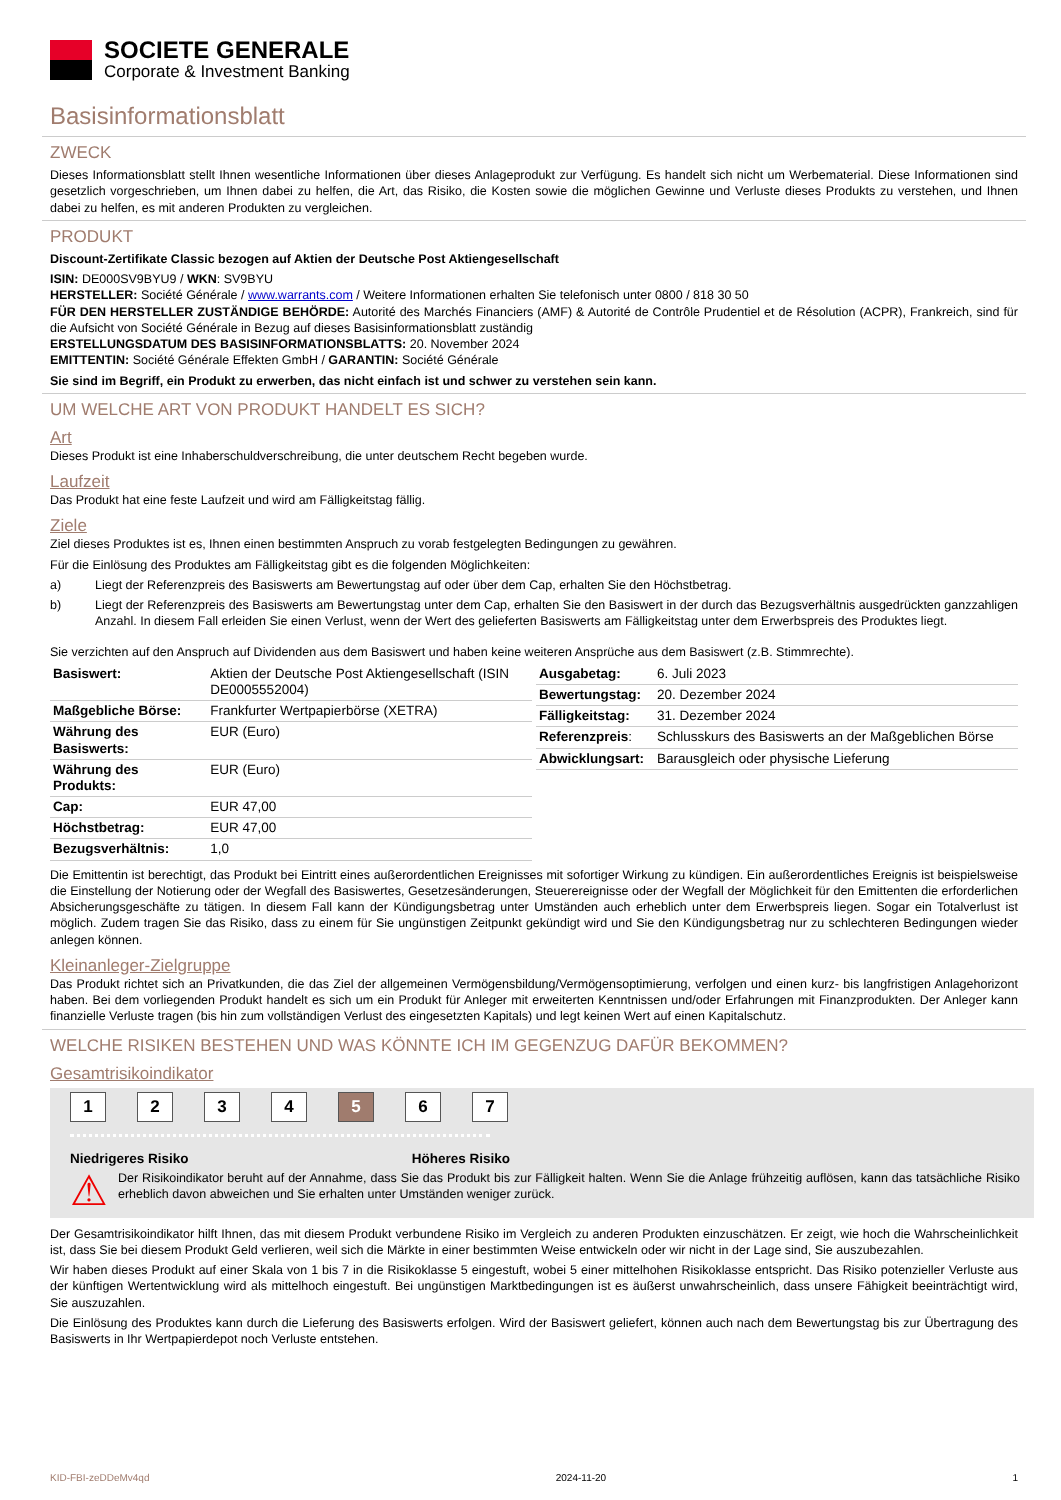SOCIETE GENERALE
Corporate & Investment Banking
Basisinformationsblatt
ZWECK
Dieses Informationsblatt stellt Ihnen wesentliche Informationen über dieses Anlageprodukt zur Verfügung. Es handelt sich nicht um Werbematerial. Diese Informationen sind gesetzlich vorgeschrieben, um Ihnen dabei zu helfen, die Art, das Risiko, die Kosten sowie die möglichen Gewinne und Verluste dieses Produkts zu verstehen, und Ihnen dabei zu helfen, es mit anderen Produkten zu vergleichen.
PRODUKT
Discount-Zertifikate Classic bezogen auf Aktien der Deutsche Post Aktiengesellschaft
ISIN: DE000SV9BYU9 / WKN: SV9BYU
HERSTELLER: Société Générale / www.warrants.com / Weitere Informationen erhalten Sie telefonisch unter 0800 / 818 30 50
FÜR DEN HERSTELLER ZUSTÄNDIGE BEHÖRDE: Autorité des Marchés Financiers (AMF) & Autorité de Contrôle Prudentiel et de Résolution (ACPR), Frankreich, sind für die Aufsicht von Société Générale in Bezug auf dieses Basisinformationsblatt zuständig
ERSTELLUNGSDATUM DES BASISINFORMATIONSBLATTS: 20. November 2024
EMITTENTIN: Société Générale Effekten GmbH / GARANTIN: Société Générale
Sie sind im Begriff, ein Produkt zu erwerben, das nicht einfach ist und schwer zu verstehen sein kann.
UM WELCHE ART VON PRODUKT HANDELT ES SICH?
Art
Dieses Produkt ist eine Inhaberschuldverschreibung, die unter deutschem Recht begeben wurde.
Laufzeit
Das Produkt hat eine feste Laufzeit und wird am Fälligkeitstag fällig.
Ziele
Ziel dieses Produktes ist es, Ihnen einen bestimmten Anspruch zu vorab festgelegten Bedingungen zu gewähren.
Für die Einlösung des Produktes am Fälligkeitstag gibt es die folgenden Möglichkeiten:
a) Liegt der Referenzpreis des Basiswerts am Bewertungstag auf oder über dem Cap, erhalten Sie den Höchstbetrag.
b) Liegt der Referenzpreis des Basiswerts am Bewertungstag unter dem Cap, erhalten Sie den Basiswert in der durch das Bezugsverhältnis ausgedrückten ganzzahligen Anzahl. In diesem Fall erleiden Sie einen Verlust, wenn der Wert des gelieferten Basiswerts am Fälligkeitstag unter dem Erwerbspreis des Produktes liegt.
Sie verzichten auf den Anspruch auf Dividenden aus dem Basiswert und haben keine weiteren Ansprüche aus dem Basiswert (z.B. Stimmrechte).
| Basiswert: | Aktien der Deutsche Post Aktiengesellschaft (ISIN DE0005552004) |
| Maßgebliche Börse: | Frankfurter Wertpapierbörse (XETRA) |
| Währung des Basiswerts: | EUR (Euro) |
| Währung des Produkts: | EUR (Euro) |
| Cap: | EUR 47,00 |
| Höchstbetrag: | EUR 47,00 |
| Bezugsverhältnis: | 1,0 |
| Ausgabetag: | 6. Juli 2023 |
| Bewertungstag: | 20. Dezember 2024 |
| Fälligkeitstag: | 31. Dezember 2024 |
| Referenzpreis : | Schlusskurs des Basiswerts an der Maßgeblichen Börse |
| Abwicklungsart: | Barausgleich oder physische Lieferung |
Die Emittentin ist berechtigt, das Produkt bei Eintritt eines außerordentlichen Ereignisses mit sofortiger Wirkung zu kündigen. Ein außerordentliches Ereignis ist beispielsweise die Einstellung der Notierung oder der Wegfall des Basiswertes, Gesetzesänderungen, Steuerereignisse oder der Wegfall der Möglichkeit für den Emittenten die erforderlichen Absicherungsgeschäfte zu tätigen. In diesem Fall kann der Kündigungsbetrag unter Umständen auch erheblich unter dem Erwerbspreis liegen. Sogar ein Totalverlust ist möglich. Zudem tragen Sie das Risiko, dass zu einem für Sie ungünstigen Zeitpunkt gekündigt wird und Sie den Kündigungsbetrag nur zu schlechteren Bedingungen wieder anlegen können.
Kleinanleger-Zielgruppe
Das Produkt richtet sich an Privatkunden, die das Ziel der allgemeinen Vermögensbildung/Vermögensoptimierung, verfolgen und einen kurz- bis langfristigen Anlagehorizont haben. Bei dem vorliegenden Produkt handelt es sich um ein Produkt für Anleger mit erweiterten Kenntnissen und/oder Erfahrungen mit Finanzprodukten. Der Anleger kann finanzielle Verluste tragen (bis hin zum vollständigen Verlust des eingesetzten Kapitals) und legt keinen Wert auf einen Kapitalschutz.
WELCHE RISIKEN BESTEHEN UND WAS KÖNNTE ICH IM GEGENZUG DAFÜR BEKOMMEN?
Gesamtrisikoindikator
1 2 3 4 5 6 7
Niedrigeres Risiko Höheres Risiko
⚠
Der Risikoindikator beruht auf der Annahme, dass Sie das Produkt bis zur Fälligkeit halten. Wenn Sie die Anlage frühzeitig auflösen, kann das tatsächliche Risiko erheblich davon abweichen und Sie erhalten unter Umständen weniger zurück.
Der Gesamtrisikoindikator hilft Ihnen, das mit diesem Produkt verbundene Risiko im Vergleich zu anderen Produkten einzuschätzen. Er zeigt, wie hoch die Wahrscheinlichkeit ist, dass Sie bei diesem Produkt Geld verlieren, weil sich die Märkte in einer bestimmten Weise entwickeln oder wir nicht in der Lage sind, Sie auszubezahlen.
Wir haben dieses Produkt auf einer Skala von 1 bis 7 in die Risikoklasse 5 eingestuft, wobei 5 einer mittelhohen Risikoklasse entspricht. Das Risiko potenzieller Verluste aus der künftigen Wertentwicklung wird als mittelhoch eingestuft. Bei ungünstigen Marktbedingungen ist es äußerst unwahrscheinlich, dass unsere Fähigkeit beeinträchtigt wird, Sie auszuzahlen.
Die Einlösung des Produktes kann durch die Lieferung des Basiswerts erfolgen. Wird der Basiswert geliefert, können auch nach dem Bewertungstag bis zur Übertragung des Basiswerts in Ihr Wertpapierdepot noch Verluste entstehen.
KID-FBI-zeDDeMv4qd 2024-11-20 1